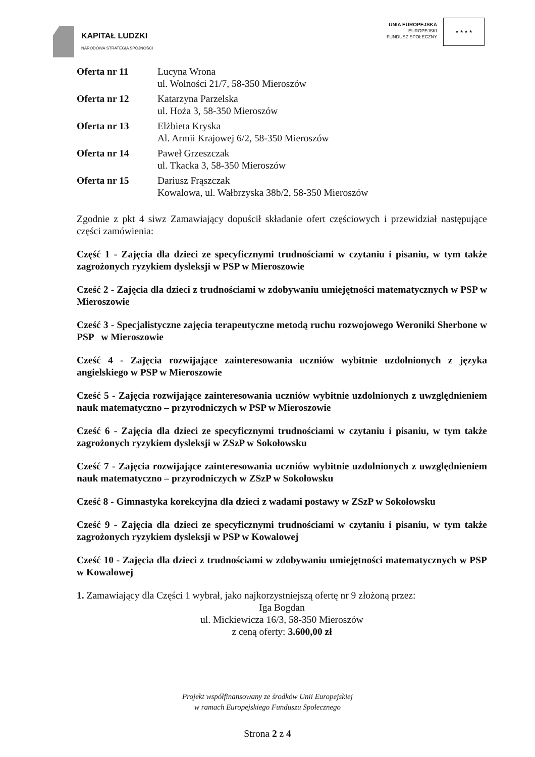KAPITAŁ LUDZKI
NARODOWA STRATEGIA SPÓJNOŚCI
UNIA EUROPEJSKA
EUROPEJSKI
FUNDUSZ SPOŁECZNY
★ ★ ★ ★
Oferta nr 11 Lucyna Wrona
ul. Wolności 21/7, 58-350 Mieroszów
Oferta nr 12 Katarzyna Parzelska
ul. Hoża 3, 58-350 Mieroszów
Oferta nr 13 Elżbieta Kryska
Al. Armii Krajowej 6/2, 58-350 Mieroszów
Oferta nr 14 Paweł Grzeszczak
ul. Tkacka 3, 58-350 Mieroszów
Oferta nr 15 Dariusz Frąszczak
Kowalowa, ul. Wałbrzyska 38b/2, 58-350 Mieroszów
Zgodnie z pkt 4 siwz Zamawiający dopuścił składanie ofert częściowych i przewidział następujące części zamówienia:
Część 1 - Zajęcia dla dzieci ze specyficznymi trudnościami w czytaniu i pisaniu, w tym także zagrożonych ryzykiem dysleksji w PSP w Mieroszowie
Cześć 2 - Zajęcia dla dzieci z trudnościami w zdobywaniu umiejętności matematycznych w PSP w Mieroszowie
Cześć 3 - Specjalistyczne zajęcia terapeutyczne metodą ruchu rozwojowego Weroniki Sherbone w PSP w Mieroszowie
Cześć 4 - Zajęcia rozwijające zainteresowania uczniów wybitnie uzdolnionych z języka angielskiego w PSP w Mieroszowie
Cześć 5 - Zajęcia rozwijające zainteresowania uczniów wybitnie uzdolnionych z uwzględnieniem nauk matematyczno – przyrodniczych w PSP w Mieroszowie
Cześć 6 - Zajęcia dla dzieci ze specyficznymi trudnościami w czytaniu i pisaniu, w tym także zagrożonych ryzykiem dysleksji w ZSzP w Sokołowsku
Cześć 7 - Zajęcia rozwijające zainteresowania uczniów wybitnie uzdolnionych z uwzględnieniem nauk matematyczno – przyrodniczych w ZSzP w Sokołowsku
Cześć 8 - Gimnastyka korekcyjna dla dzieci z wadami postawy w ZSzP w Sokołowsku
Cześć 9 - Zajęcia dla dzieci ze specyficznymi trudnościami w czytaniu i pisaniu, w tym także zagrożonych ryzykiem dysleksji w PSP w Kowalowej
Cześć 10 - Zajęcia dla dzieci z trudnościami w zdobywaniu umiejętności matematycznych w PSP w Kowalowej
1. Zamawiający dla Części 1 wybrał, jako najkorzystniejszą ofertę nr 9 złożoną przez:
Iga Bogdan
ul. Mickiewicza 16/3, 58-350 Mieroszów
z ceną oferty: 3.600,00 zł
Projekt współfinansowany ze środków Unii Europejskiej
w ramach Europejskiego Funduszu Społecznego
Strona 2 z 4